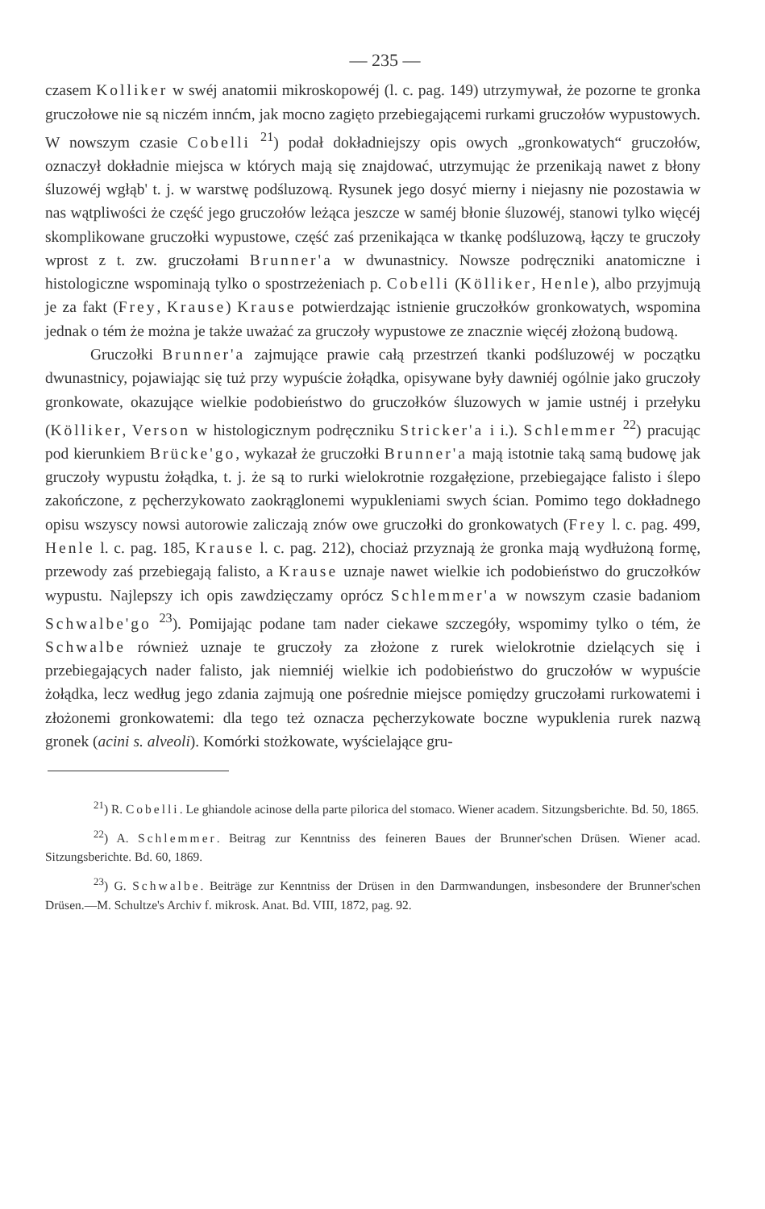— 235 —
czasem Kolliker w swéj anatomii mikroskopowéj (l. c. pag. 149) utrzymywał, że pozorne te gronka gruczołowe nie są niczém innćm, jak mocno zagięto przebiegającemi rurkami gruczołów wypustowych. W nowszym czasie Cobelli <sup>21</sup>) podał dokładniejszy opis owych „gronkowatych“ gruczołów, oznaczył dokładnie miejsca w których mają się znajdować, utrzymując że przenikają nawet z błony śluzowéj wgłąb' t. j. w warstwę podśluzową. Rysunek jego dosyć mierny i niejasny nie pozostawia w nas wątpliwości że część jego gruczołów leżąca jeszcze w saméj błonie śluzowéj, stanowi tylko więcéj skomplikowane gruczołki wypustowe, część zaś przenikająca w tkankę podśluzową, łączy te gruczoły wprost z t. zw. gruczołami Brunner'a w dwunastnicy. Nowsze podręczniki anatomiczne i histologiczne wspominają tylko o spostrzeżeniach p. Cobelli (Kölliker, Henle), albo przyjmują je za fakt (Frey, Krause) Krause potwierdzając istnienie gruczołków gronkowatych, wspomina jednak o tém że można je także uważać za gruczoły wypustowe ze znacznie więcéj złożoną budową.
Gruczołki Brunner'a zajmujące prawie całą przestrzeń tkanki podśluzowéj w początku dwunastnicy, pojawiając się tuż przy wypuście żołądka, opisywane były dawniéj ogólnie jako gruczoły gronkowate, okazujące wielkie podobieństwo do gruczołków śluzowych w jamie ustnéj i przełyku (Kölliker, Verson w histologicznym podręczniku Stricker'a i i.). Schlemmer <sup>22</sup>) pracując pod kierunkiem Brücke'go, wykazał że gruczołki Brunner'a mają istotnie taką samą budowę jak gruczoły wypustu żołądka, t. j. że są to rurki wielokrotnie rozgałęzione, przebiegające falisto i ślepo zakończone, z pęcherzykowato zaokrąglonemi wypukleniami swych ścian. Pomimo tego dokładnego opisu wszyscy nowsi autorowie zaliczają znów owe gruczołki do gronkowatych (Frey l. c. pag. 499, Henle l. c. pag. 185, Krause l. c. pag. 212), chociaż przyznają że gronka mają wydłużoną formę, przewody zaś przebiegają falisto, a Krause uznaje nawet wielkie ich podobieństwo do gruczołków wypustu. Najlepszy ich opis zawdzięczamy oprócz Schlemmer'a w nowszym czasie badaniom Schwalbe'go <sup>23</sup>). Pomijając podane tam nader ciekawe szczegóły, wspomimy tylko o tém, że Schwalbe również uznaje te gruczoły za złożone z rurek wielokrotnie dzielących się i przebiegających nader falisto, jak niemniéj wielkie ich podobieństwo do gruczołów w wypuście żołądka, lecz według jego zdania zajmują one pośrednie miejsce pomiędzy gruczołami rurkowatemi i złożonemi gronkowatemi: dla tego też oznacza pęcherzykowate boczne wypuklenia rurek nazwą gronek (acini s. alveoli). Komórki stożkowate, wyścielające gru-
<sup>21</sup>) R. Cobelli. Le ghiandole acinose della parte pilorica del stomaco. Wiener academ. Sitzungsberichte. Bd. 50, 1865.
<sup>22</sup>) A. Schlemmer. Beitrag zur Kenntniss des feineren Baues der Brunner'schen Drüsen. Wiener acad. Sitzungsberichte. Bd. 60, 1869.
<sup>23</sup>) G. Schwalbe. Beiträge zur Kenntniss der Drüsen in den Darmwandungen, insbesondere der Brunner'schen Drüsen.—M. Schultze's Archiv f. mikrosk. Anat. Bd. VIII, 1872, pag. 92.